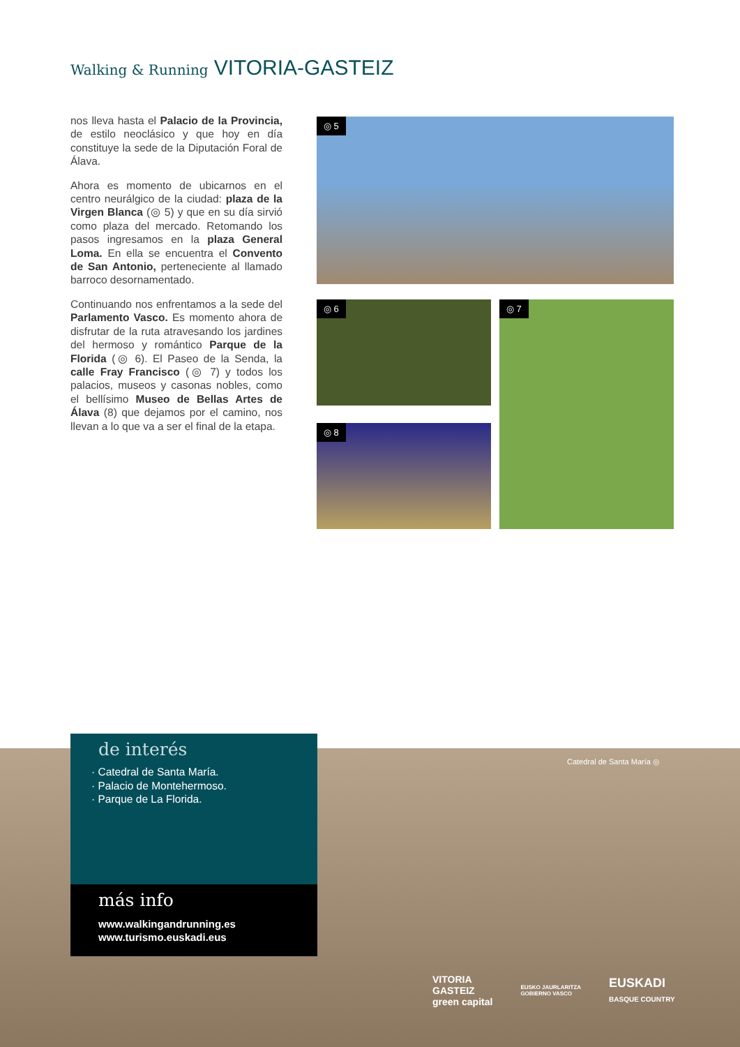Walking & Running VITORIA-GASTEIZ
nos lleva hasta el Palacio de la Provincia, de estilo neoclásico y que hoy en día constituye la sede de la Diputación Foral de Álava.
Ahora es momento de ubicarnos en el centro neurálgico de la ciudad: plaza de la Virgen Blanca (◎ 5) y que en su día sirvió como plaza del mercado. Retomando los pasos ingresamos en la plaza General Loma. En ella se encuentra el Convento de San Antonio, perteneciente al llamado barroco desornamentado.
Continuando nos enfrentamos a la sede del Parlamento Vasco. Es momento ahora de disfrutar de la ruta atravesando los jardines del hermoso y romántico Parque de la Florida (◎ 6). El Paseo de la Senda, la calle Fray Francisco (◎ 7) y todos los palacios, museos y casonas nobles, como el bellísimo Museo de Bellas Artes de Álava (8) que dejamos por el camino, nos llevan a lo que va a ser el final de la etapa.
◎ 5
◎ 6 ◎ 7
◎ 8
de interés
· Catedral de Santa María.
· Palacio de Montehermoso.
· Parque de La Florida.
más info
www.walkingandrunning.es
www.turismo.euskadi.eus
Catedral de Santa María ◎
VITORIA
GASTEIZ
green capital
EUSKO JAURLARITZA
GOBIERNO VASCO
EUSKADI
BASQUE COUNTRY